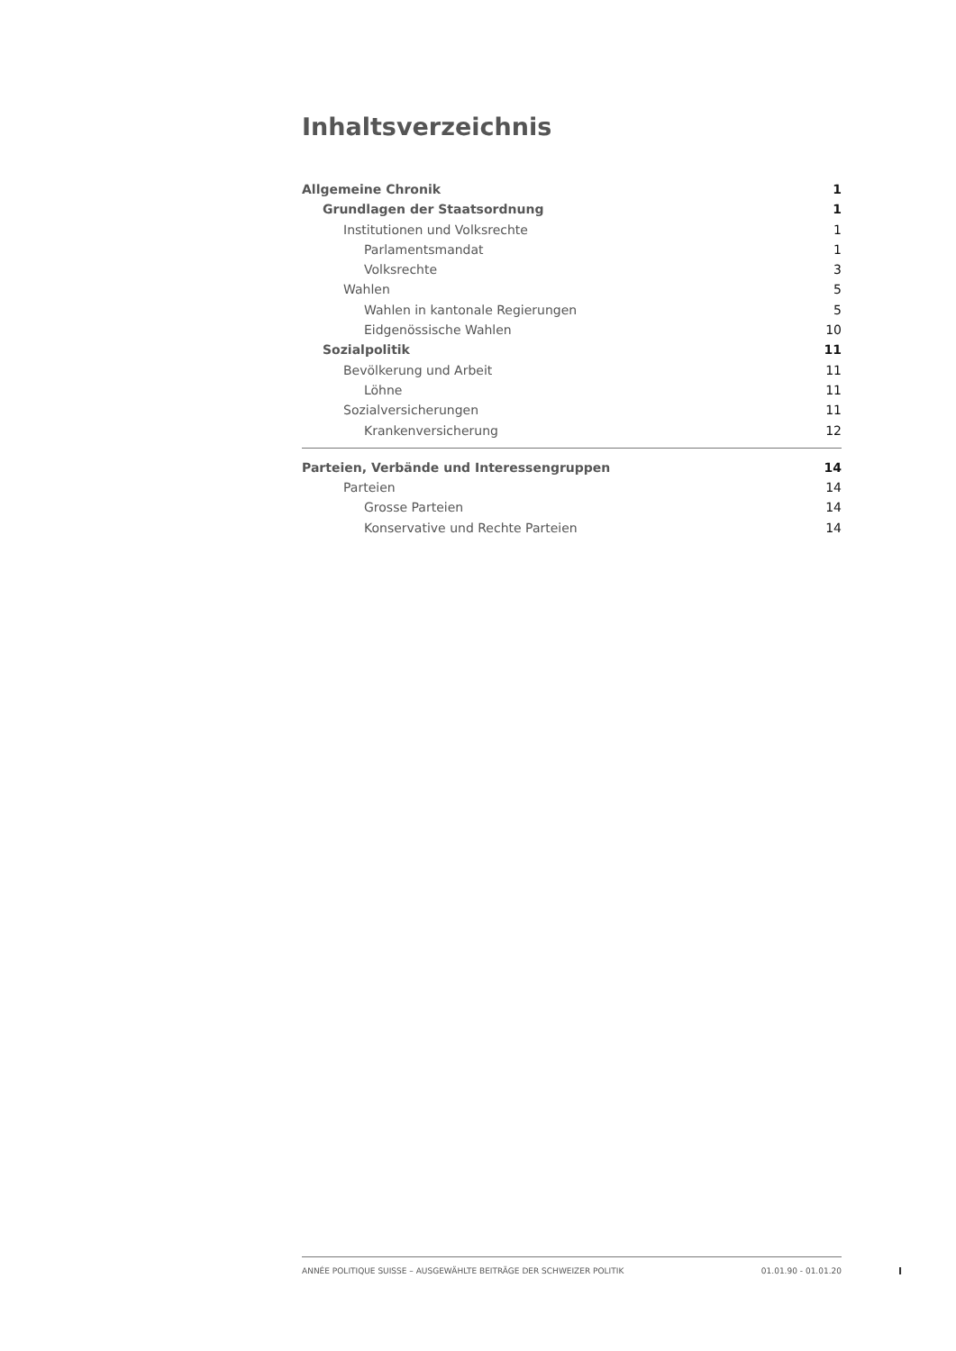Inhaltsverzeichnis
Allgemeine Chronik 1
Grundlagen der Staatsordnung 1
Institutionen und Volksrechte 1
Parlamentsmandat 1
Volksrechte 3
Wahlen 5
Wahlen in kantonale Regierungen 5
Eidgenössische Wahlen 10
Sozialpolitik 11
Bevölkerung und Arbeit 11
Löhne 11
Sozialversicherungen 11
Krankenversicherung 12
Parteien, Verbände und Interessengruppen 14
Parteien 14
Grosse Parteien 14
Konservative und Rechte Parteien 14
ANNÉE POLITIQUE SUISSE – AUSGEWÄHLTE BEITRÄGE DER SCHWEIZER POLITIK 01.01.90 - 01.01.20
I